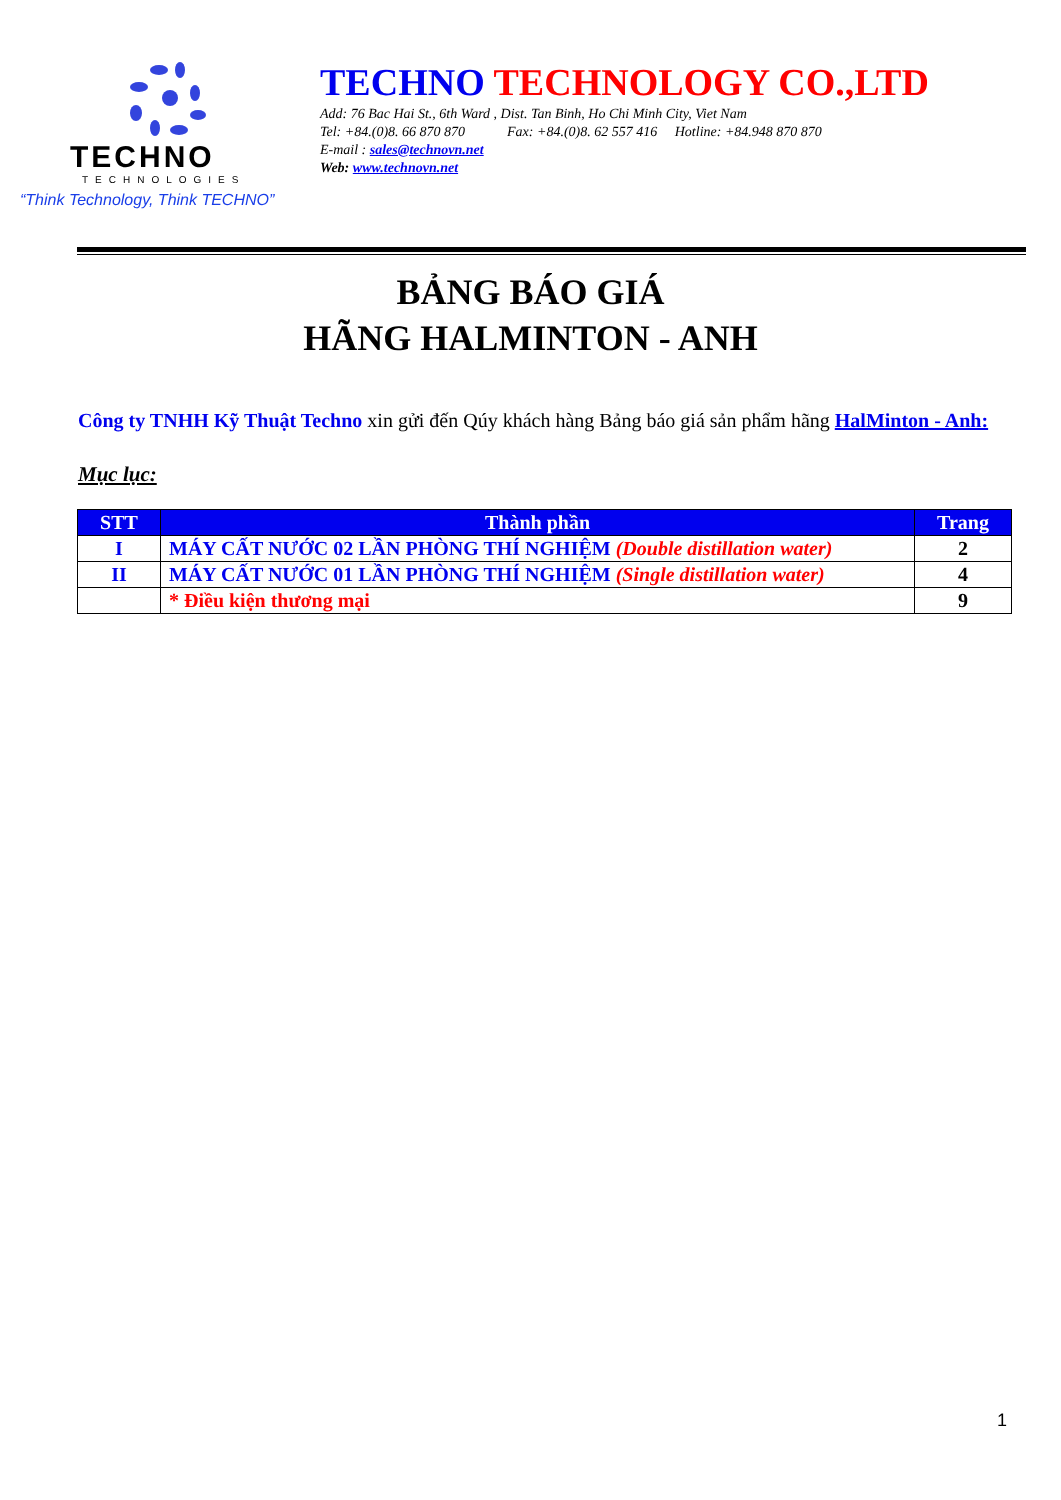TECHNO
TECHNOLOGIES
“Think Technology, Think TECHNO”
TECHNO TECHNOLOGY CO.,LTD
Add: 76 Bac Hai St., 6th Ward , Dist. Tan Binh, Ho Chi Minh City, Viet Nam
Tel: +84.(0)8. 66 870 870 Fax: +84.(0)8. 62 557 416 Hotline: +84.948 870 870
E-mail : sales@technovn.net
Web: www.technovn.net
BẢNG BÁO GIÁ
HÃNG HALMINTON - ANH
Công ty TNHH Kỹ Thuật Techno xin gửi đến Qúy khách hàng Bảng báo giá sản phẩm hãng HalMinton - Anh:
Mục lục:
| STT | Thành phần | Trang |
| --- | --- | --- |
| I | MÁY CẤT NƯỚC 02 LẦN PHÒNG THÍ NGHIỆM (Double distillation water) | 2 |
| II | MÁY CẤT NƯỚC 01 LẦN PHÒNG THÍ NGHIỆM (Single distillation water) | 4 |
| | * Điều kiện thương mại | 9 |
1